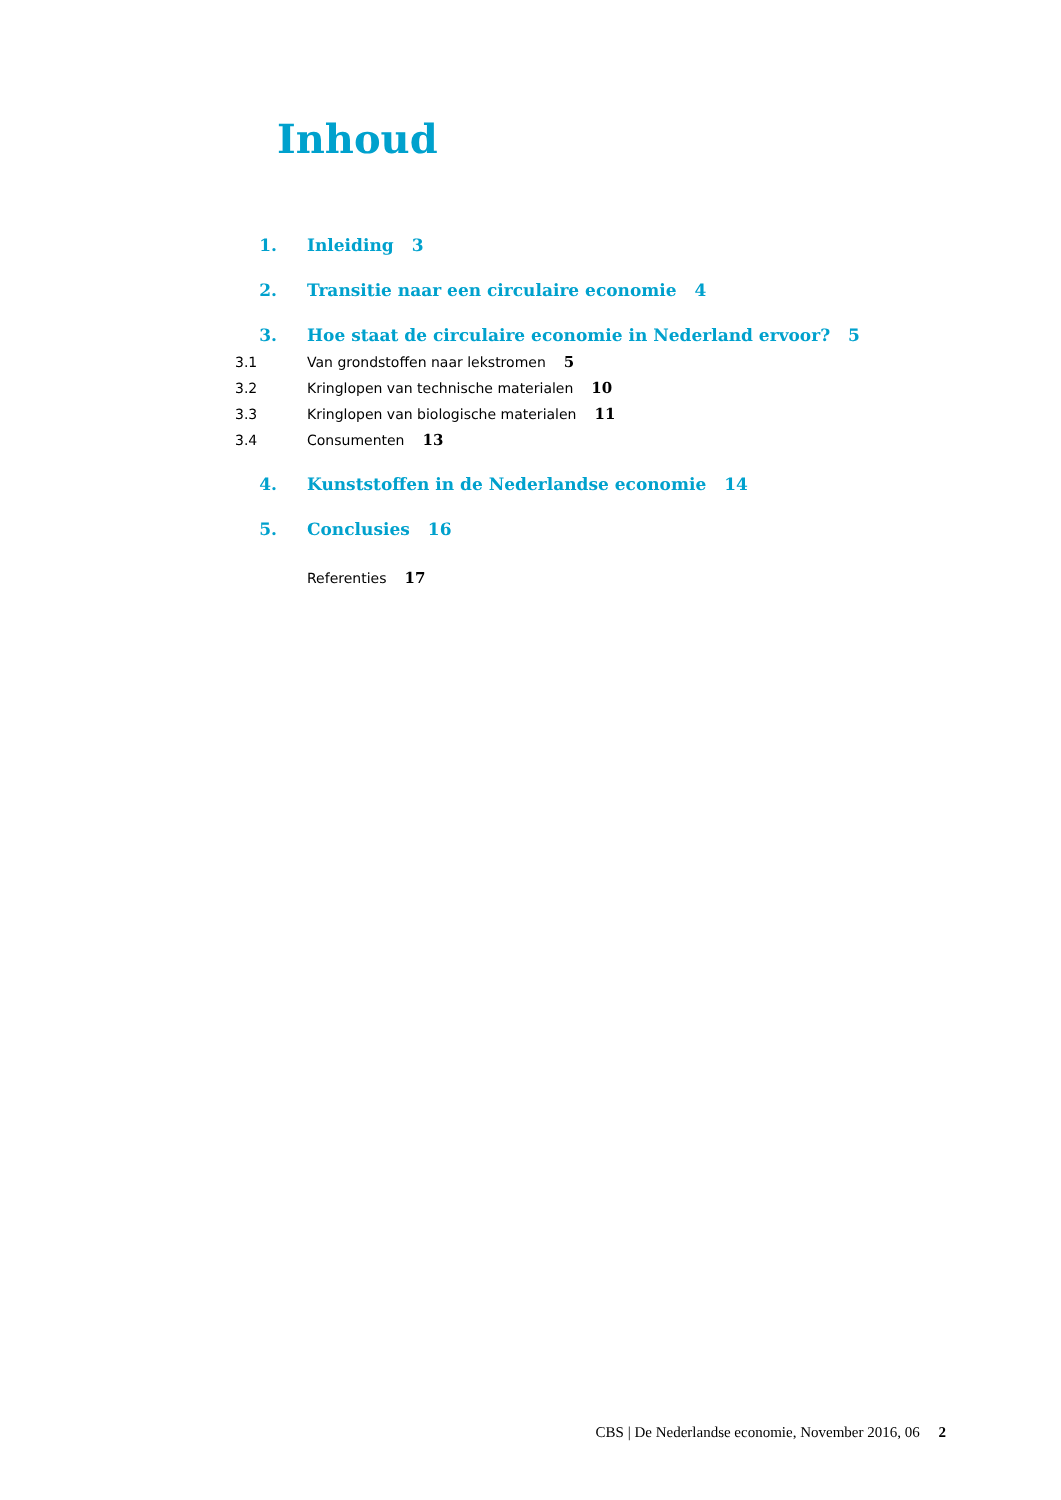Inhoud
1. Inleiding 3
2. Transitie naar een circulaire economie 4
3. Hoe staat de circulaire economie in Nederland ervoor? 5
3.1 Van grondstoffen naar lekstromen 5
3.2 Kringlopen van technische materialen 10
3.3 Kringlopen van biologische materialen 11
3.4 Consumenten 13
4. Kunststoffen in de Nederlandse economie 14
5. Conclusies 16
Referenties 17
CBS | De Nederlandse economie, November 2016, 06 2